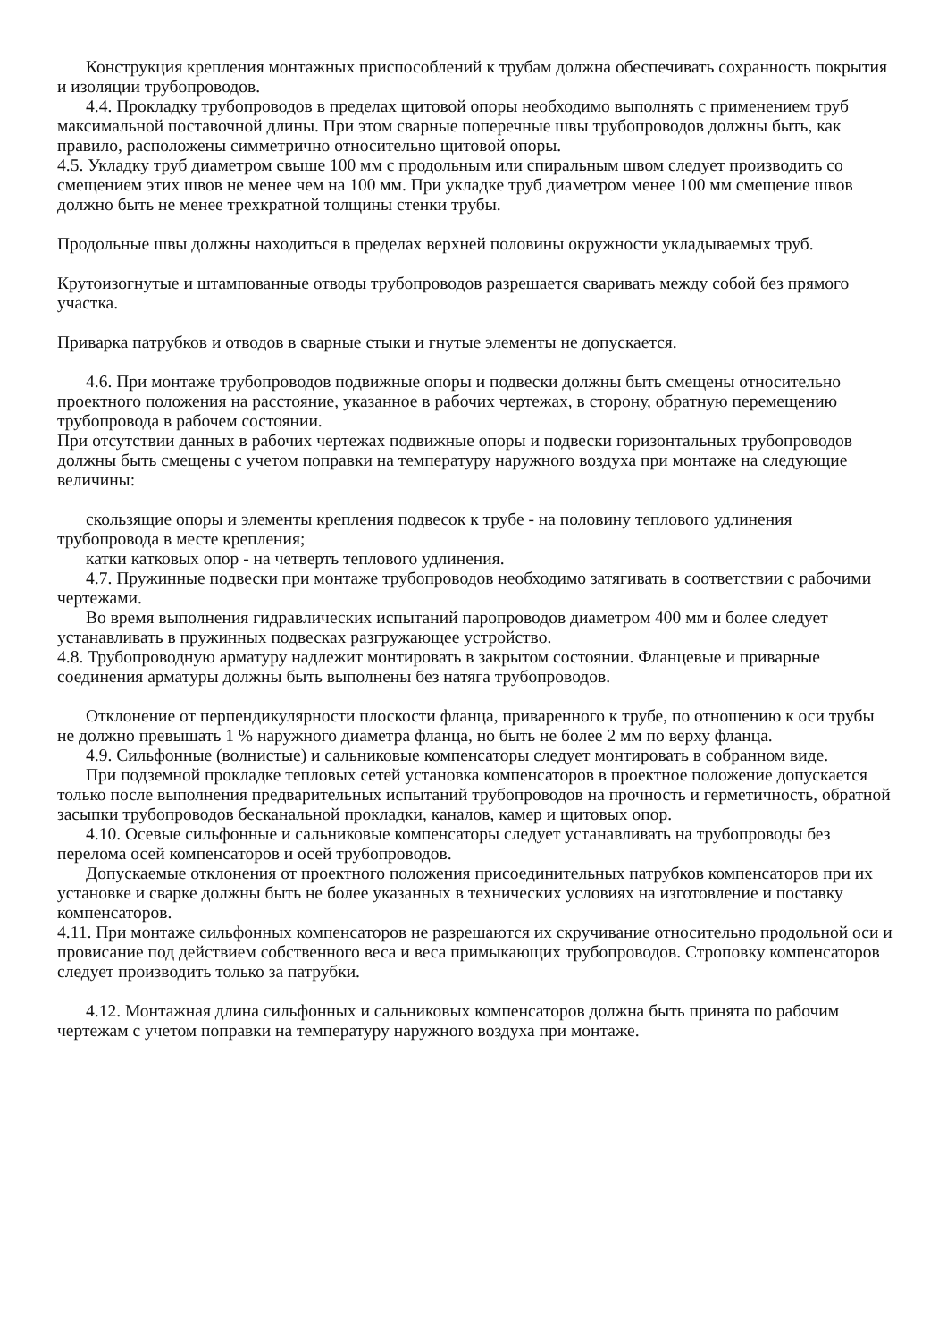Конструкция крепления монтажных приспособлений к трубам должна обеспечивать сохранность покрытия и изоляции трубопроводов.
4.4. Прокладку трубопроводов в пределах щитовой опоры необходимо выполнять с применением труб максимальной поставочной длины. При этом сварные поперечные швы трубопроводов должны быть, как правило, расположены симметрично относительно щитовой опоры.
4.5. Укладку труб диаметром свыше 100 мм с продольным или спиральным швом следует производить со смещением этих швов не менее чем на 100 мм. При укладке труб диаметром менее 100 мм смещение швов должно быть не менее трехкратной толщины стенки трубы.
Продольные швы должны находиться в пределах верхней половины окружности укладываемых труб.
Крутоизогнутые и штампованные отводы трубопроводов разрешается сваривать между собой без прямого участка.
Приварка патрубков и отводов в сварные стыки и гнутые элементы не допускается.
4.6. При монтаже трубопроводов подвижные опоры и подвески должны быть смещены относительно проектного положения на расстояние, указанное в рабочих чертежах, в сторону, обратную перемещению трубопровода в рабочем состоянии.
При отсутствии данных в рабочих чертежах подвижные опоры и подвески горизонтальных трубопроводов должны быть смещены с учетом поправки на температуру наружного воздуха при монтаже на следующие величины:
скользящие опоры и элементы крепления подвесок к трубе - на половину теплового удлинения трубопровода в месте крепления;
катки катковых опор - на четверть теплового удлинения.
4.7. Пружинные подвески при монтаже трубопроводов необходимо затягивать в соответствии с рабочими чертежами.
Во время выполнения гидравлических испытаний паропроводов диаметром 400 мм и более следует устанавливать в пружинных подвесках разгружающее устройство.
4.8. Трубопроводную арматуру надлежит монтировать в закрытом состоянии. Фланцевые и приварные соединения арматуры должны быть выполнены без натяга трубопроводов.
Отклонение от перпендикулярности плоскости фланца, приваренного к трубе, по отношению к оси трубы не должно превышать 1 % наружного диаметра фланца, но быть не более 2 мм по верху фланца.
4.9. Сильфонные (волнистые) и сальниковые компенсаторы следует монтировать в собранном виде.
При подземной прокладке тепловых сетей установка компенсаторов в проектное положение допускается только после выполнения предварительных испытаний трубопроводов на прочность и герметичность, обратной засыпки трубопроводов бесканальной прокладки, каналов, камер и щитовых опор.
4.10. Осевые сильфонные и сальниковые компенсаторы следует устанавливать на трубопроводы без перелома осей компенсаторов и осей трубопроводов.
Допускаемые отклонения от проектного положения присоединительных патрубков компенсаторов при их установке и сварке должны быть не более указанных в технических условиях на изготовление и поставку компенсаторов.
4.11. При монтаже сильфонных компенсаторов не разрешаются их скручивание относительно продольной оси и провисание под действием собственного веса и веса примыкающих трубопроводов. Строповку компенсаторов следует производить только за патрубки.
4.12. Монтажная длина сильфонных и сальниковых компенсаторов должна быть принята по рабочим чертежам с учетом поправки на температуру наружного воздуха при монтаже.